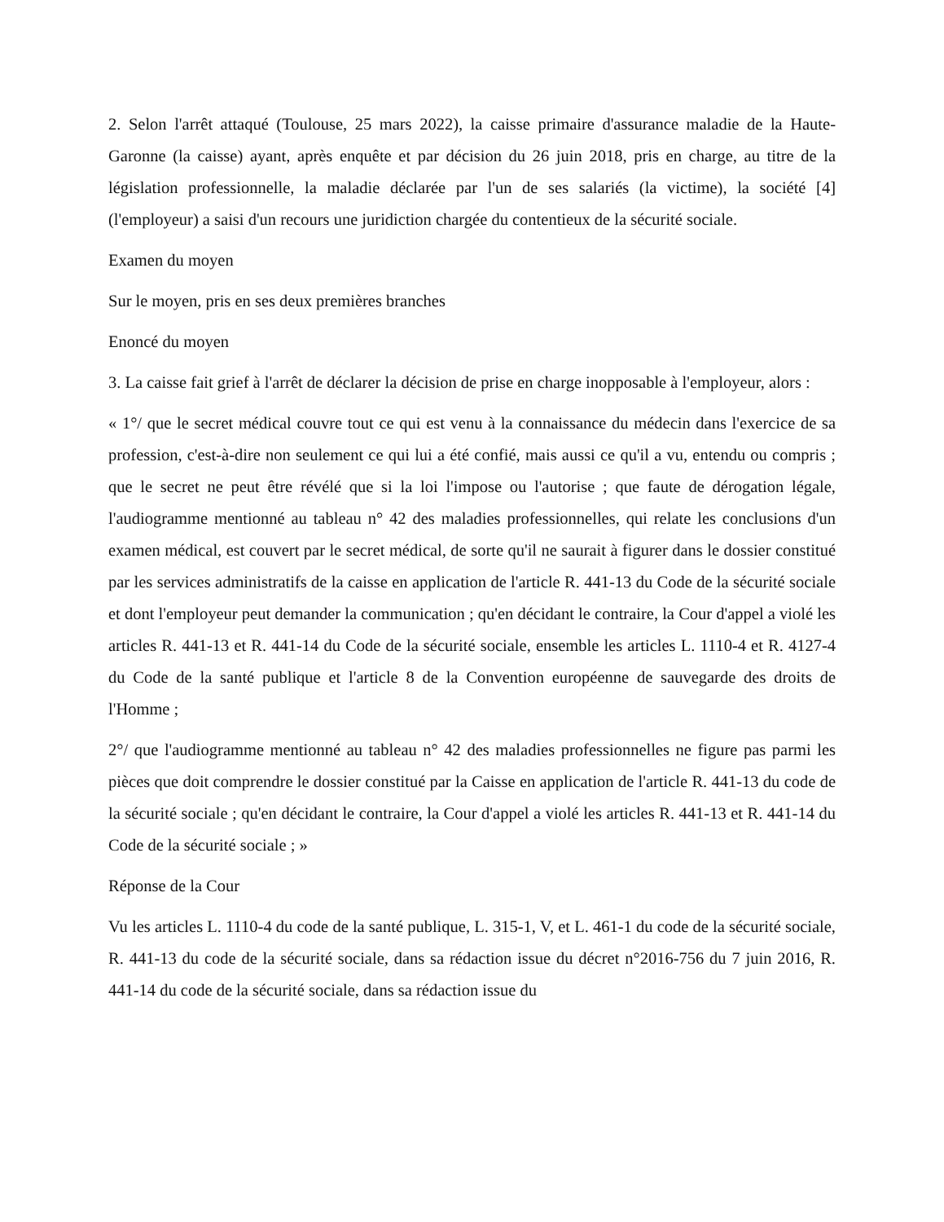2. Selon l'arrêt attaqué (Toulouse, 25 mars 2022), la caisse primaire d'assurance maladie de la Haute-Garonne (la caisse) ayant, après enquête et par décision du 26 juin 2018, pris en charge, au titre de la législation professionnelle, la maladie déclarée par l'un de ses salariés (la victime), la société [4] (l'employeur) a saisi d'un recours une juridiction chargée du contentieux de la sécurité sociale.
Examen du moyen
Sur le moyen, pris en ses deux premières branches
Enoncé du moyen
3. La caisse fait grief à l'arrêt de déclarer la décision de prise en charge inopposable à l'employeur, alors :
« 1°/ que le secret médical couvre tout ce qui est venu à la connaissance du médecin dans l'exercice de sa profession, c'est-à-dire non seulement ce qui lui a été confié, mais aussi ce qu'il a vu, entendu ou compris ; que le secret ne peut être révélé que si la loi l'impose ou l'autorise ; que faute de dérogation légale, l'audiogramme mentionné au tableau n° 42 des maladies professionnelles, qui relate les conclusions d'un examen médical, est couvert par le secret médical, de sorte qu'il ne saurait à figurer dans le dossier constitué par les services administratifs de la caisse en application de l'article R. 441-13 du Code de la sécurité sociale et dont l'employeur peut demander la communication ; qu'en décidant le contraire, la Cour d'appel a violé les articles R. 441-13 et R. 441-14 du Code de la sécurité sociale, ensemble les articles L. 1110-4 et R. 4127-4 du Code de la santé publique et l'article 8 de la Convention européenne de sauvegarde des droits de l'Homme ;
2°/ que l'audiogramme mentionné au tableau n° 42 des maladies professionnelles ne figure pas parmi les pièces que doit comprendre le dossier constitué par la Caisse en application de l'article R. 441-13 du code de la sécurité sociale ; qu'en décidant le contraire, la Cour d'appel a violé les articles R. 441-13 et R. 441-14 du Code de la sécurité sociale ; »
Réponse de la Cour
Vu les articles L. 1110-4 du code de la santé publique, L. 315-1, V, et L. 461-1 du code de la sécurité sociale, R. 441-13 du code de la sécurité sociale, dans sa rédaction issue du décret n°2016-756 du 7 juin 2016, R. 441-14 du code de la sécurité sociale, dans sa rédaction issue du